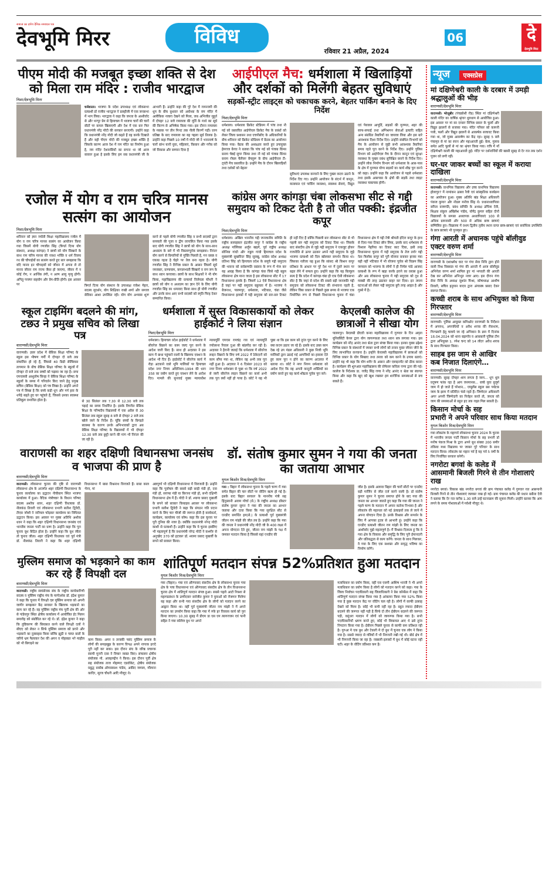समाज का दर्पण दैनिक समाचार पत्र
देवभूमि मिरर
विविध
रविवार 21 अप्रैल, 2024
06
दे
देवभूमि मिरर
पीएम मोदी की मजबूत इच्छा शक्ति से देश को मिला राम मंदिर : राजीव भारद्वाज
निशा/देवभूमि मिरर
धर्मशाला। भाजपा के प्रदेश उपाध्यक्ष एवं लोकसभा प्रत्याशी डॉ राजीव भारद्वाज ने डलहौजी में एक जनसभा में भाग लिया। भारद्वाज ने कहा कि जनता के आशीर्वाद से और भरपूर प्रेम से हिमाचल में भाजपा चारों की चारों सीटों पर कमल खिलाएगी और देश में एक बार फिर प्रधानमंत्री नरेंद्र मोदी की सरकार बनाएगी। उन्होंने कहा कि प्रधानमंत्री नरेंद्र मोदी जो कहते हैं वह करके दिखाते हैं और यही पीएम मोदी की मजबूत इच्छा शक्ति है जिसके कारण आज देश में राम मंदिर का निर्माण हुआ है, राम मंदिर देशवासियों का सपना था जो आज साकार हुआ है इसके लिए हम सब प्रधानमंत्री जी के आभारी हैं। उन्होंने कहा की पूरे देश में रामनवमी की धूम के बीच बुधवार को अयोध्या के राम मंदिर में अलौकिक नजारा देखने को मिला, जब अभिजीत मुहूर्त में दोपहर 12 बजे रामलला की मूर्ति के माथे का सूर्य की किरण से अभिषेक किया गया। इस दौरान रामलला के मस्तक पर तीन मिनट तक नीली किरणें पड़ीं। प्राण प्रतिष्ठा के बाद रामलला का यह पहला सूर्य तिलक है। उन्होंने कहा पिछले 10 वर्षों में मोदी जी ने भारतवर्ष के चारों स्तंभ यानी युवा, महिलाएं, किसान और गरीब को जो विकास और सम्मान दिया है
आईपीएल मैच: धर्मशाला में खिलाड़ियों और दर्शकों को मिलेंगी बेहतर सुविधाएं
सड़कों-स्ट्रीट लाइट्स को चकाचक करने, बेहतर पार्किंग बनाने के दिए निर्देश
निशा/देवभूमि मिरर
धर्मशाला। धर्मशाला क्रिकेट स्टेडियम में पांच तथा नौ मई को प्रस्तावित आईपीएल क्रिकेट मैच के प्रबंधों को लेकर जिला प्रशासन तथा एचपीसीए के अधिकारियों के बीच शनिवार को क्रिकेट स्टेडियम में बैठक का आयोजन किया गया। बैठक की अध्यक्षता करते हुए उपायुक्त हेमराज बैरवा ने बताया कि पांच मई को पंजाब किंग्स बनाम चेन्नई सुपर किंग्स तथा नौ मई को पंजाब किंग्स बनाम रॉयल चैलेंजर बेंगलुरू के बीच आईपीएल टी-ट्वंटी मैच प्रस्तावित है। उन्होंने मैच के दौरान खिलाड़ियों तथा दर्शकों को बेहतर
सुविधाएं उपलब्ध करवाने के लिए पुख्ता कदम उठाने के निर्देश दिए गए। उन्होंने आयोजन के संदर्भ में कानून, यातायात एवं पार्किंग व्यवस्था, स्वास्थ्य सेवाएं, विद्युत एवं पेयजल आपूर्ति, सड़कों की मुरम्मत, शहर की साफ-सफाई तथा अग्निशमन सेवाओं इत्यादि सहित अन्य संबंधित तैयारियों का जायजा लिया और इस बारे आवश्यक दिशा निर्देश दिए। उन्होंने संबंधित विभागों को मैच के आयोजन से जुड़ी सभी आवश्यक तैयारियां समय रहते पूरा करने के निर्देश दिए। उन्होंने पुलिस विभाग को आईपीएल मैच के दौरान कानून एवं सुरक्षा व्यवस्था के पुख्ता प्रबंध सुनिश्चित बनाने के निर्देश दिए। उन्होंने लोक निर्माण विभाग को धर्मशाला के आस-पास के क्षेत्र में मुरम्मत योग्य सड़कों का कार्य शीघ्र पूरा करने को कहा। उन्होंने कहा कि आयोजन से पहले धर्मशाला तथा इसके आसपास के क्षेत्रों की सड़कें तथा लाइट व्यवस्था चकाचक होगी।
रजोल में योग व राम चरित्र मानस सत्संग का आयोजन
निशा/देवभूमि मिरर
शनिवार को ज्ञान ज्योती शिक्षा महाविद्यालय रजोल में योग व राम चरित्र मानस सत्संग का आयोजन किया गया जिसमें योगी रणजीत सिंह (त्रिगर्त दिव्य योग संस्थान, अध्यक्ष कांगड़ा) ने छात्रों को योग सिखाने के साथ राम चरित्र मानस की नवधा भक्ति व धर्म विजय रथ की चौपाईयों का सत्संग करते हुए सार समझाया कि यदि मानव इन चौपाइयों को जीवन में अपना ले तो मानव जीवन राम राज्य जैसा हो जाएगा, जीवन में न कोई रोग, न आर्थिक तंगी, न अल्प आयु मृत्यु होगी। अपितु परस्पर सहयोग और प्रेम-प्रीति होगी। इस अवसर पर
त्रिगर्त दिव्य योग संस्थान के उपाध्यक्ष राकेश मेहरा, सदस्य सुदर्शन, योग शिक्षिका राखी शर्मा और समाज सेविका आशा उपस्थित रही। योग योग अभ्यास शुरू करने से पहले योगी रणजीत सिंह व सभी सदस्यों द्वारा सरस्वती की पूजा व द्वीप प्रज्वलित किया गया इसके बाद योगी रणजीत सिंह ने छात्रों को योग के साथ-साथ अध्यात्म के बारे में भी विस्तारपूर्वक समझाया। निरंतर योग करने से बिमारियों से मुक्ति मिलती है, मन प्रसन्न व एकाग्र रहता है चेहरे पर तेज बना रहता है। योगी रणजीत सिंह ने विभिन्न प्रकार के आसन जिसमें सूर्य नमस्कार, प्राणायाम, कपालभाती सिखाऐ व राम जप के साथ ध्यान करवाया। छात्रों के साथ शिक्षकों ने भी योग किया, महाविद्यालय की प्राचार्या विजेयता चौधरी ने छात्रों को योग व अध्यात्म का ज्ञान देने के लिए योगी रणजीत सिंह का धन्यवाद किया साथ ही योगी रणजीत और उनके साथ आए सभी सदस्यों को स्मृति चिन्ह देकर सम्मानित किया।
कांग्रेस अगर कांगड़ा चंबा लोकसभा सीट से गद्दी समुदाय को टिकट देती है तो जीत पक्की: इंद्रजीत कपूर
निशा/देवभूमि मिरर
धर्मशाला। अखिल भारतीय गद्दी जनजातीय समिति के राष्ट्रीय सलाहकार इंद्रजीत कपूर ने कांग्रेस के राष्ट्रीय अध्यक्ष मल्लिका अर्जुन खड़गे, पूर्व राष्ट्रीय अध्यक्ष सोनिया गांधी और राहुल गांधी हिमाचल प्रदेश के मुख्यमंत्री सुखविंदर सिंह सुक्खु, कांग्रेस प्रदेश अध्यक्ष प्रतिभा सिंह को हिमाचल प्रदेश के समूचे गद्दी समुदाय की भावना को सर्वसम्मति प्रस्ताव के रूप में भेज कर यह आग्रह किया है कि कांगड़ा चंबा जिसे गद्दी बहुल लोकसभा क्षेत्र माना जाता है इस लोकसभा सीट में 17 विधानसभा हलके हैं। जिसमें 12 ऐसे विधानसभा क्षेत्र हैं जहां पर गद्दी समुदाय बहुलता में है। भाजपा ने बैजनाथ, पालमपुर, धर्मशाला, भटियात, चंबा जैसे विधानसभा हलकों में गद्दी समुदाय को बार-बार टिकट ही नहीं दिए हैं बल्कि पिछली बार लोकसभा सीट से भी पहली बार गद्दी समुदाय को टिकट दिया था। जिसके बाद संसदीय क्षेत्र से जुड़े गद्दी समुदाय ने एकजुट होकर राजनीति से ऊपर उठकर अपने गद्दी समुदाय के जुड़े भाजपा प्रत्याशी को दिल खोलकर समर्थन किया था। जिसका नतीजा यह हुआ कि सांसद श्री किशन कपूर प्रतिशत के आधार पर पूरे देश भर में दूसरे स्थान पर बढ़त लेने में सफल हुए। उन्होंने कहा कि यह बिल्कुल सत्य है कि प्रदेश में कांगड़ा-चंबा ही एक ऐसी लोकसभा सीट है कि जहां से प्रदेश की सबसे बड़ी जनजाति गद्दी समुदाय को लोकसभा टिकट की संभावना रहती है, लेकिन जिस प्रकार से पिछले कुछ समय से भाजपा एक नियोजित रूप से पिछले विधानसभा चुनाव में चंबा विधानसभा क्षेत्र में गद्दी नेत्री श्रीमती इंदिरा कपूर के हाथ से दिया गया टिकट छीन लिया, उसके बाद धर्मशाला से विशाल नैहरिया का टिकट काट दिया, इसी तरह विधानसभा चुनाव में गद्दी समुदाय के तेज तर्रार गद्दी नेता त्रिलोक कपूर को पूरी योजना बनाकर हराया गया यही नहीं भटियात में भी योजना पूर्वक श्री विक्रम सिंह जरयाल को भाजपा के लोगों ने ही निर्मल पांडे आजाद प्रत्याशी के रूप में खड़ा करके हराने का प्रयास हुआ और अब लोकसभा चुनाव में गद्दी समुदाय को दूध से मक्खी की तरह उठाकर बाहर कर दिया। इन तमाम घटनाओं को लेकर गद्दी समुदाय बुरी तरह आहत है और गुस्से में है।
स्कूल टाइमिंग बदलने की मांग, टछउ ने प्रमुख सचिव को लिखा पत्र
वाराणसी/देवभूमि मिरर
वाराणसी। उत्तर प्रदेश में बेसिक शिक्षा परिषद के स्कूल इस भीषण गर्मी में दोपहर दो बजे तक संचालित हो रहे हैं, जिससे 40 डिग्री सेल्सियस तापमान के बीच बेसिक शिक्षा परिषद के स्कूलों में दोपहर दो बजे तक बच्चों को पढ़ाया जा रहा है। सपा एमएलसी आशुतोष सिन्हा ने बेसिक शिक्षा परिषद के स्कूलों के समय में परिवर्तन किए जाने हेतु प्रमुख सचिव (बेसिक शिक्षा) को पत्र लिखा है। उन्होंने अपने पत्र में लिखा है कि बच्चे कड़ी धूप और गर्म हवा के थपेड़े सहते हुए घर पहुंचते हैं, जिससे उनका स्वास्थ्य प्रतिकूल प्रभावित होता है।
से 30 सितंबर तक 7.30 से 12.30 बजे तक पढ़ाई का समय निर्धारित है। इसके विपरीत बेसिक शिक्षा के परिषदीय विद्यालयों में एक अप्रैल से 30 सितंबर तक स्कूल सुबह 8 बजे से दोपहर 2 बजे तक खोले जाने के निर्देश हैं। चूंकि बच्चों के बिगड़ते स्वास्थ्य के कारण उनके अभिभावकों द्वारा अब बेसिक शिक्षा परिषद के विद्यालयों में भी दोपहर 12.30 बजे तक छुट्टी करने की मांग भी निरंतर की जा रही है।
धर्मशाला में सुस्त विकासकार्यो को लेकर हाईकोर्ट ने लिया संज्ञान
निशा/देवभूमि मिरर
धर्मशाला। हिमाचल प्रदेश हाईकोर्ट ने धर्मशाला में सीवरेज बिछाने का काम जल्द पूरा करने के आदेश जारी किए हैं। साथ ही अदालत ने इस काम में बाधा पहुंचाने वालों के खिलाफ एक्शन के आदेश भी दिए हैं। हाईकोर्ट ने सीवरेज कार्य में रोड़ा अटकाने वाले भूमि मालिकों पर हिमाचल प्रदेश नगर निगम अधिनियम-1994 की धारा 358 का प्रयोग करते हुए एक्शन लेने के आदेश दिए। मामले की सुनवाई मुख्य न्यायाधीश न्यायमूर्ति एमएस रामचंद्र राव एवं न्यायमूर्ति ज्योत्सना रिवाल दुआ की खंडपीठ कर रही है। अदालत ने हैरानी जताई कि धर्मशाला में सीवरेज लाइन बिछाने के लिए वर्ष 2022 में ठेकेदारों को काम सौंपा गया था, लेकिन वह अभी तक पूरा नहीं हुआ है। अदालत ने 6 दिसंबर 2023 को नगर निगम धर्मशाला से पूछा था कि वर्ष 2022 से जारी सीवरेज लाइन बिछाने का कार्य अभी तक पूरा क्यों नहीं हो पाया है। कोर्ट ने यह भी पूछा था कि इस काम को तुरंत पूरा करने के लिए क्या कदम उठाए जा रहे हैं। इसके बाद उक्त काम देख रहे उप मंडल अधिकारी ने कुछ निजी भूमि मालिकों द्वारा उठाई गई आपत्तियों का हवाला देते हुए काम पूरा न होने का कारण अदालत में बताया था। कोर्ट ने नगर निगम धर्मशाला को आदेश दिए कि वह अपनी कानूनी शक्तियों का प्रयोग करते हुए यह कार्य शीघ्रता पूर्वक पूरा करे।
केएलबी कालेज की छात्राओं ने सीखा योग
पालमपुर। केएलबी डीएवी कन्या महाविद्यालय में गुरुवार के दिन अमृता यूनिवर्सिटी केरल द्वारा योग जागरूकता तथा ध्यान सत्र लगाया गया। इस कार्यक्रम को नरेंद्र आनंद तथा श्वेता द्वारा संपन्न किया गया। इनका मुख्य उद्देश्य विभिन्न प्रकार के संस्थानों में जाकर सभी लोगों को तनाव मुक्त जीवन जीने के लिए लाभान्वित करवाना है। इन्होंने केएलबी महाविद्यालय में छात्राओं को विभिन्न प्रकार के योग सिखाए तथा तनाव को कम करने के उपाय बताएं। उन्होंने यह भी कहा कि योग शरीर के आसन और एलाइनमेंट को ठीक करता है। कार्यक्रम की शुरुआत महाविद्यालय की प्रोफेसर कविता राणा द्वारा की गई। कालेज के निदेशक डा. राजेंद्र सिंह राणा ने नरेंद्र आनंद व श्वेता का स्वागत किया और कहा कि खुद को खुश रखकर हम शारीरिक समस्याओं से बच सकते हैं।
वाराणसी का शहर दक्षिणी विधानसभा जनसंघ व भाजपा की प्राण है
वाराणसी/देवभूमि मिरर
वाराणसी। लोकसभा चुनाव की दृष्टि से वाराणसी लोकसभा क्षेत्र के अन्तर्गत शहर दक्षिणी विधानसभा के चुनाव कार्यालय का उद्घाटन नीचीबाग स्थित भाजपा कार्यालय में हुआ। वैदिक मंत्रोच्चार के विधान परिषद सदस्य अशोक धवन, शहर दक्षिणी विधायक डॉ. नीलकंठ तिवारी एवं लोकसभा प्रभारी सतीश द्विवेदी, टीएस जोशी ने नारियल फोड़कर कार्यालय का विधिवत उद्घाटन किया। इस अवसर पर मुख्य अतिथि अशोक धवन ने कहा कि शहर दक्षिणी विधानसभा जनसंघ एवं भारतीय जनता पार्टी का प्राण है। उन्होंने कहा कि पूरा चुनाव बूथ केंद्रित होता है। उन्होंने कहा कि बूथ जीता तो चुनाव जीता। शहर दक्षिणी विधायक एवं पूर्व मंत्री डॉ. नीलकंठ तिवारी ने कहा कि शहर दक्षिणी विधानसभा में बाबा विश्वनाथ विराजते हैं। बाबा काल भैरव, मां
अन्नपूर्णा भी दक्षिणी विधानसभा में विराजती हैं। उन्होंने कहा कि पूर्वांचल की सबसे बड़ी साड़ी मंडी हो, दवा मंडी हो, सराफा मंडी या किराना मंडी हो, सभी दक्षिणी विधानसभा क्षेत्र में हैं। मोदी ने डॉ. श्यामा प्रसाद मुखर्जी के सपने को साकार कियाइस अवसर पर लोकसभा प्रभारी सतीश द्विवेदी ने कहा कि संगठन गति प्रदान करने के लिए चार चीजों की जरुरत होती है कार्यकर्ता, कार्यक्रम, कार्यालय एवं कोष। कहा कि इस चुनाव पर पूरी दुनिया की नजर है। क्योंकि प्रधानमंत्री नरेन्द्र मोदी काशी से प्रत्याशी हैं। उन्होंने कहा कि ये चुनाव इसलिए भी महत्वपूर्ण है कि प्रधानमंत्री नरेन्द्र मोदी ने कश्मीर से अनुच्छेद 370 को हटाकर डॉ. श्यामा प्रसाद मुखर्जी के सपने को साकार किया।
डॉ. संतोष कुमार सुमन ने गया की जनता का जताया आभार
युगल किशोर मिश्र/देवभूमि मिरर
गया : बिहार में लोकसभा चुनाव के पहले चरण में गया समेत बिहार की चार सीटों पर वोटिंग खत्म हो गई है। इसके बाद बिहार सरकार के माननीय मंत्री सह हिंदुस्तानी अवाम मोर्चा (से.) के राष्ट्रीय अध्यक्ष डॉक्टर संतोष कुमार सुमन ने गया की जनता का आभार जताया और दावा किया कि गया सुरक्षित सीट से एनडीए समर्थित हम(से.) के प्रत्याशी पूर्व मुख्यमंत्री जीतन राम मांझी की जीत तय है। उन्होंने कहा कि गया की जनता ने प्रधानमंत्री नरेंद्र मोदी जी के 400 लक्ष्य में अपना योगदान देते हुए, जीतन राम मांझी के पक्ष में जमकर मतदान किया है जिससे यहां एनडीए की
जीत है। इसके अलावा बिहार की चारों सीटों पर एनडीए बड़ी मार्जिन से जीत दर्ज करने वाली है। डॉ संतोष कुमार सुमन ने चुनाव समाप्त होने के बाद गया की जनता का आभार जताते हुए कहा कि गया की जनता ने पहले चरण के मतदान में अपना कर्तव्य निभाया है और लोकतंत्र की महानता को नई ऊंचाइयों तक ले जाने में अपना योगदान दिया है। उनके विश्वास और समर्थन के लिए मैं आपका हृदय से आभारी हूं। उन्होंने कहा कि एनडीए प्रत्याशी जीतन राम मांझी के लिए जनता का आशीर्वाद मुझे महत्वपूर्ण है। मैं विश्वास दिलाता हूं कि वे गया क्षेत्र के विकास और समृद्धि के लिए पूरी ईमानदारी और प्रतिबद्धता से काम करेंगे। जनता के साथ मिलकर, वे गया के लिए एक सशक्त और समृद्ध भविष्य का निर्माण करेंगे।
मुस्लिम समाज को भड़काने का काम कर रहे हैं विपक्षी दल
वाराणसी/देवभूमि मिरर
वाराणसी। राष्ट्रीय स्वयंसेवक संघ के राष्ट्रीय कार्यकारिणी सदस्य व मुस्लिम राष्ट्रीय मंच के मार्गदर्शक डॉ. इंद्रेश कुमार ने कहा कि चुनाव में विपक्षी दल मुस्लिम समाज को अपनी जागीर समझकर केंद्र सरकार के खिलाफ भड़काने का काम कर रहे हैं। वह मुस्लिम राष्ट्रीय मंच पूर्वी क्षेत्र की ओर से पांडेयपुर स्थित क्षेत्रीय कार्यालय में आयोजित ईद मिलन समारोह को संबोधित कर रहे थे। डॉ. इंद्रेश कुमार ने कहा कि तुष्टिकरण की सियासत करने वाले विपक्षी दलों ने सीएए को लेकर न सिर्फ मुस्लिम समाज को डराने और भड़काने का दुस्साहस किया बल्कि झूठी व गलत बातों के जरिये भ्रम फैलाकर देश की अमन व मोहब्बत भरे माहौल को भी बिगाड़ने का
काम किया। अमन व तरक्की पसंद मुस्लिम समाज के लोगों की समझबूझ के कारण विपक्ष अपने नापाक इरादे पूरी नहीं कर सका। इस दौरान संघ के वरिष्ठ प्रचारक स्वामी मुरारी दास ने विचार व्यक्त किए। संचालन क्षेत्रीय संयोजक मो. अजहरुद्दीन ने किया। इस दौरान पूर्वी क्षेत्र सह संयोजक ताज मोहम्मद एडवोकेट, क्षेत्रीय संयोजक प्रबुद्ध प्रकोष्ठ ओमप्रकाश पांडेय, आबिद जमाल, मौलाना कादिर, सूरज चौधरी आदि मौजूद थे।
शांतिपूर्ण मतदान संपन्न 52%प्रतिशत हुआ मतदान
युगल किशोर मिश्र/देवभूमि मिरर
गया (बिहार)। गया एवं औरंगाबाद संसदीय क्षेत्र के लोकसभा चुनाव गया क्षेत्र के पाच विधानसभा एवं औरंगाबाद संसदीय क्षेत्र के तीन विधानसभा चुनाव क्षेत्र में शांतिपूर्ण मतदान संपन्न हुआ। सबसे पहले आटो रिक्शा से महागठबंधन के उम्मीदवार सर्वजीत कुमार ने युवाओं को रोजगार मिलेगा यह कहा और सभी गया संसदीय क्षेत्र के लोगों को मतदान करने का आह्वान किया था। वहीं पूर्व मुख्यमंत्री जीतन राम मांझी ने में अपने मतदान का उपयोग किया कहा कि गया में रुके हर विकास कार्य को पुरा किया जाएगा। 10.30 सुबह में डीएम डा एस एम त्यागराजन एवं पत्नी सहित ने गया कॉलेज बुथ पर अपने
मताधिकार का प्रयोग किया, वहीं एस एसपी आशिष भारती ने भी अपने मताधिकार का प्रयोग किया है लोगों को मतदान करने को कहा। गया के जिला निर्वाचन पदाधिकारी सह जिलाधिकारी ने प्रेस कॉन्फ्रेंस में कहा कि शांतिपूर्ण मतदान संपन्न किया गया है आंकलन किया गया 52% किया गया है कुछ मतदान केंद्र पर वोटिंग चल रही है। लोगों में काफी उत्साह देखने को मिला है। कोई भी कमी नहीं रहा है। बहुत ज्यादा ईबीएम बदलने की जरूरत नहीं पड़ी है सिर्फ दो तीन ईबीएम बदलने की जरूरत पड़ी, वसुंधरा मतदान में लोगों को जागरूक किया गया है। सभी पदाधिकारियों भ्रमण करते हुए, कोई भी शिकायत आए थे उसे तुरंत निपटारा किया गया है। ईबीएम पिछले चुनाव से काफी कम प्रतिशत रही है। गुरुआ मे एक बुथ और टेकारी मे दो बुथ में चुनाव एक लोग ने किया गया है। सबसे ज्यादा से गलियों में भी निगरानी रखी गई थी। बोर्ड क्षेत्र में भी निगरानी किया जा रहा है। नक्सली इलाकों में बुथ में कोई घटना नहीं घटी। शहर के वोटिंग प्रतिशत कम है।
न्यूज एक्सप्रेस
मां दक्षिणेश्वरी काली के दरबार में उमड़ी श्रद्धालुओं की भीड़
वाराणसी/देवभूमि मिरर
वाराणसी। भोजूबीर (पंचक्रोशी रोड) स्थित मां दक्षिणेश्वरी काली मंदिर का वार्षिक श्रृंगार धूमधाम से आयोजित हुआ। इस अवसर पर मां का दरबार विभिन्न प्रकार के फूलों और विद्युत झालरों से सजाया गया। मंदिर परिसर को कामनी पत्ती, फलों और विद्युत झालरों से आकर्षक सजावट किया गया था, जो मुख्य आकर्षण का केंद्र रहा। सुबह 5 बजे पंचामृत से मां का स्नान और महाआरती हुई। बेला, गुलाब समेत आदि फूलों से मां का श्रृंगार किया गया। रात्रि में माँ दक्षिणेश्वरी काली की महाआरती हुई। मंदिर पर दर्शनार्थियों की खासी सुबह से देर रात तक दर्शन पूजन को लगी रहीं।
घर-घर जाकर बच्चों का स्कूल में कराया दाखिला
वाराणसी/देवभूमि मिरर
वाराणसी। प्राथमिक विद्यालय और उच्च प्राथमिक विद्यालय होलापुर? में नामांकन उत्सव रैली एवं सांस्कृतिक कार्यक्रम का आयोजन हुआ। मुख्य अतिथि खंड शिक्षा अधिकारी पंकज कुमार और नोडल मनोज सिंह थे। प्रधानाध्यापिका सरिता प्रजापति, प्रबंध समिति के अध्यक्ष उर्मिला देवी, शिक्षक संकुल अखिलेश पांडेय, योगेंद्र कुमार सहित दोनों विद्यालयों के समस्त अध्यापक अध्यापिकाएं 100 से अधिक ग्रामवासी और 500 से अधिक छात्र छात्राएं सम्मिलित हुए। विद्यालय में प्रथम द्वितीय तृतीय स्थान प्राप्त छात्र-छात्राएं एवं सर्वाधिक उपस्थिति के छात्र छात्राएं भी पुरस्कृत हुए।
गंगा आरती में अचानक पहुंचे बॉलीवुड एक्टर वरुण शर्मा
वाराणसी/देवभूमि मिरर
वाराणसी के दशाश्वमेध घाट पर गंगा सेवा निधि द्वारा होने वाली विश्व विख्यात मां गंगा की आरती में आज बॉलीवुड अभिनेता वरुण शर्मा शामिल हुए मां भगवती की आरती देख कर अभिनेता अभिभूत नजर आए। इस दौरान गंगा सेवा निधि के अध्यक्ष सुशांत मिश्रा, कोषाध्यक्ष आशीष तिवारी, सचिव हनुमान यादव द्वारा अंगवस्त्र प्रसाद देकर स्वागत किया।
कच्ची शराब के साथ अभियुक्त को किया गिरफ्तार
वाराणसी/देवभूमि मिरर
वाराणसी। पुलिस आयुक्त कमिश्नरेट वाराणसी के निर्देशन में अपराध, अपराधियों व अवैध शराब की रोकथाम, गिरफ्तारी हेतु चलाये जा रहे अभियान के क्रम में दिनांक 18.04.2024 को थाना बड़ागाँव व आबकारी पुलिस टीम द्वारा अभियुक्त 1. रमेश चन्द को 14 लीटर अवैध शराब के साथ गिरफ्तार किया।
साहब इस जाम से आखिर कब निजात दिलाएंगे…
वाराणसी/देवभूमि मिरर
वाराणसी। सुबह दोपहर शाम लगता है जाम... धूप धूल प्रदूषण फांक रहा है आम जनमानस... बच्चे युवा बुजुर्ग जाम में हो जाते हैं परेशान... एम्बुलेंस स्कूल बस पर्यटक जाम के झाम में प्रतिदिन फंसे रहते हैं। जिम्मेदार अधिकारी अगर अपनी जिम्मेदारी का निर्वहन करते तो, जनता को जाम की समस्याओं से बहुत हद तक राहत मिल सकती है।
किसान मोर्चा के सह प्रभारी ने अपने परिवार साथ किया मतदान
युगल किशोर मिश्र/देवभूमि मिरर
गया लोकतंत्र के महापर्व लोकसभा चुनाव 2024 के चुनाव में भारतीय जनता पार्टी किसान मोर्चा के सह प्रभारी डॉ मनीष पंकज मिश्रा के द्वारा अपने बूथ संख्या 200 समीर तकिया मध्य विद्यालय पर जाकर पूरे परिवार के साथ मतदान किया। लोकतंत्र का महान पर्व है यह पर्व 5 वर्षों के लिए निर्वाचित सरकार बनेगी।
नगरोटा बगवां के कलेड में आसमानी बिजली गिरने से तीन गोशालाएं राख
नगरोटा बगवां। विकास खंड नगरोटा बगवां की ग्राम पंचायत कलेड में गुरुवार रात आसमानी बिजली गिरने से तीन गोशालाएं जलकर राख हो गईं। ग्राम पंचायत कलेड की प्रधान बबीता देवी ने बताया कि देर रात करीब 1.30 बजे उन्हें घटनाक्रम की सूचना मिली। उन्होंने बताया कि आग लगने के समय गोशालाओं में मवेशी मौजूद थे।